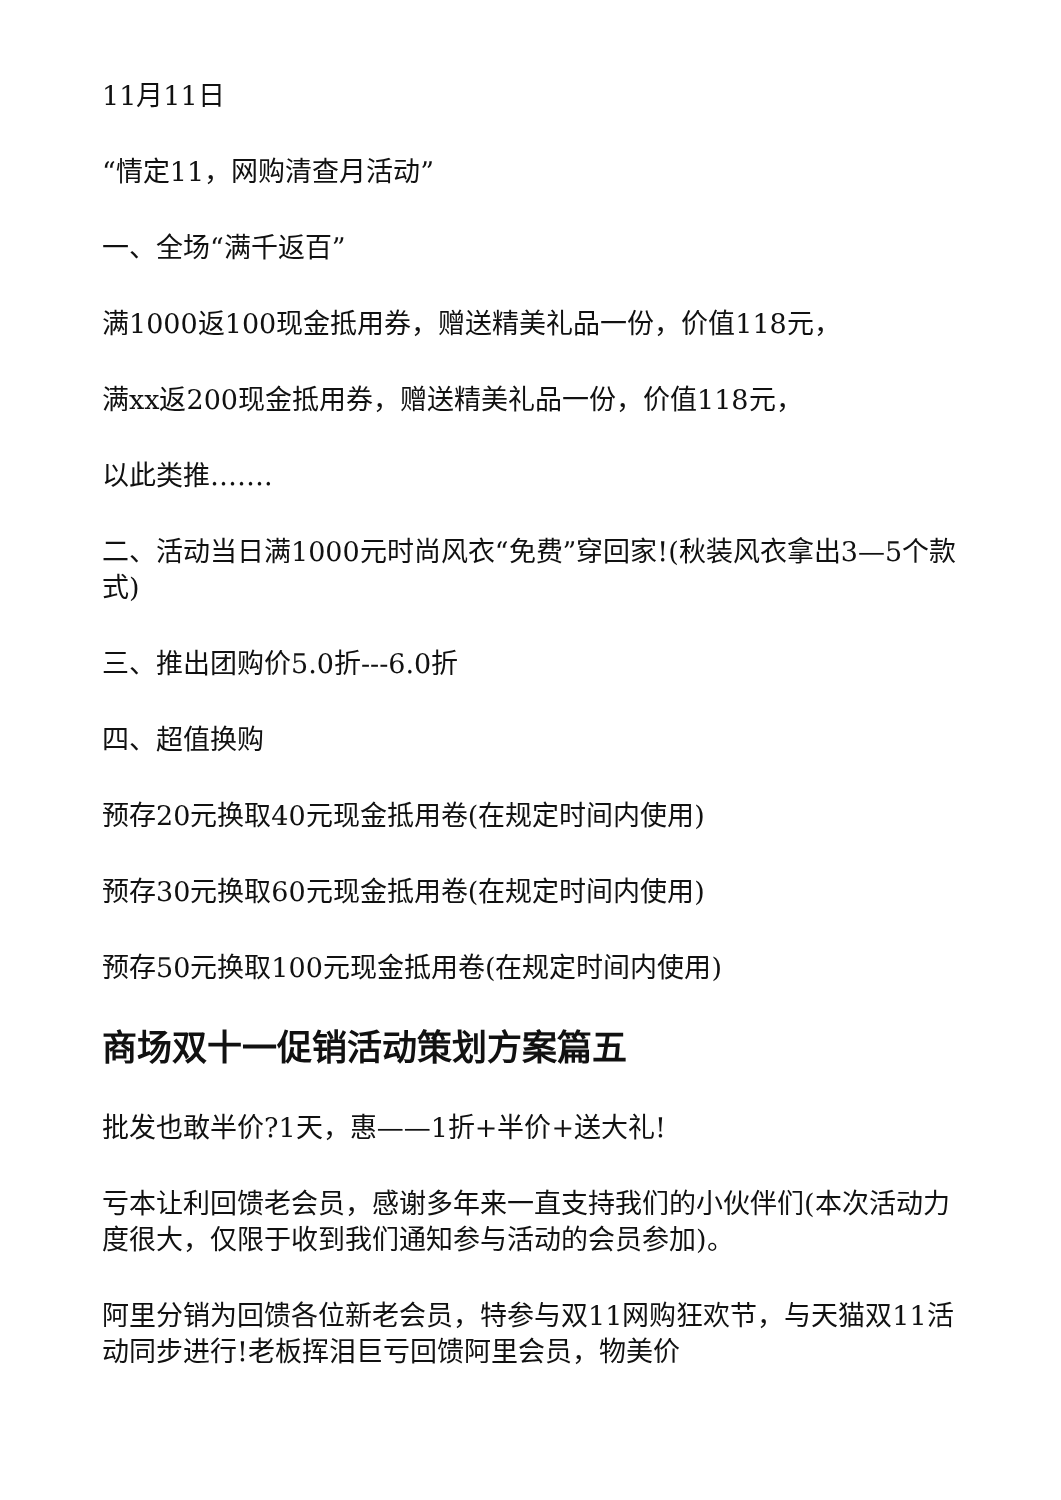11月11日
“情定11，网购清查月活动”
一、全场“满千返百”
满1000返100现金抵用券，赠送精美礼品一份，价值118元，
满xx返200现金抵用券，赠送精美礼品一份，价值118元，
以此类推…….
二、活动当日满1000元时尚风衣“免费”穿回家!(秋装风衣拿出3—5个款式)
三、推出团购价5.0折---6.0折
四、超值换购
预存20元换取40元现金抵用卷(在规定时间内使用)
预存30元换取60元现金抵用卷(在规定时间内使用)
预存50元换取100元现金抵用卷(在规定时间内使用)
商场双十一促销活动策划方案篇五
批发也敢半价?1天，惠——1折+半价+送大礼!
亏本让利回馈老会员，感谢多年来一直支持我们的小伙伴们(本次活动力度很大，仅限于收到我们通知参与活动的会员参加)。
阿里分销为回馈各位新老会员，特参与双11网购狂欢节，与天猫双11活动同步进行!老板挥泪巨亏回馈阿里会员，物美价